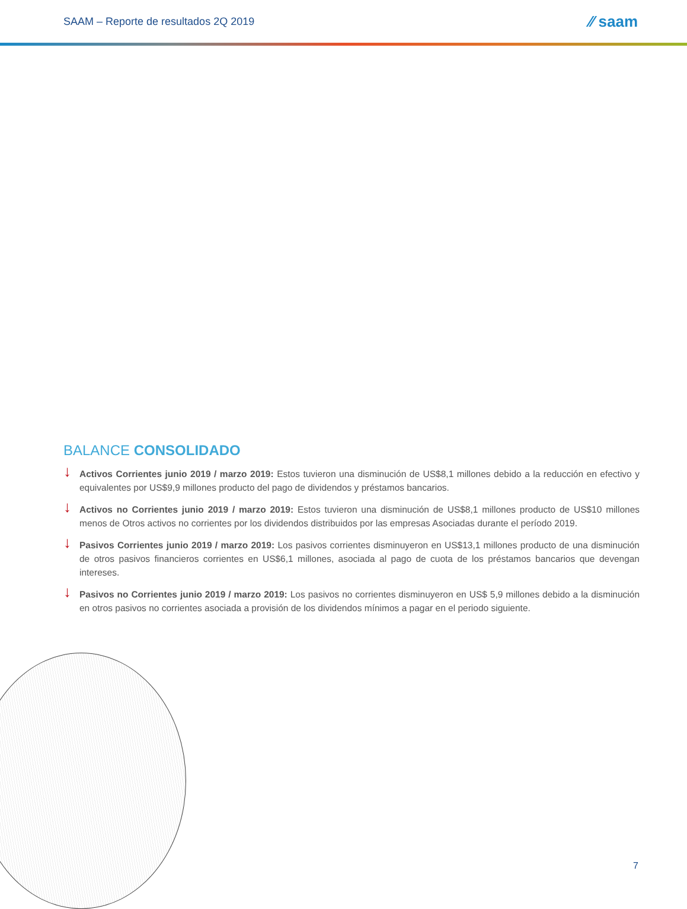SAAM – Reporte de resultados 2Q 2019 ⁄⁄ saam
BALANCE CONSOLIDADO
↓
Activos Corrientes junio 2019 / marzo 2019: Estos tuvieron una disminución de US$8,1 millones debido a la reducción en efectivo y equivalentes por US$9,9 millones producto del pago de dividendos y préstamos bancarios.
↓
Activos no Corrientes junio 2019 / marzo 2019: Estos tuvieron una disminución de US$8,1 millones producto de US$10 millones menos de Otros activos no corrientes por los dividendos distribuidos por las empresas Asociadas durante el período 2019.
↓
Pasivos Corrientes junio 2019 / marzo 2019: Los pasivos corrientes disminuyeron en US$13,1 millones producto de una disminución de otros pasivos financieros corrientes en US$6,1 millones, asociada al pago de cuota de los préstamos bancarios que devengan intereses.
↓
Pasivos no Corrientes junio 2019 / marzo 2019: Los pasivos no corrientes disminuyeron en US$ 5,9 millones debido a la disminución en otros pasivos no corrientes asociada a provisión de los dividendos mínimos a pagar en el periodo siguiente.
7